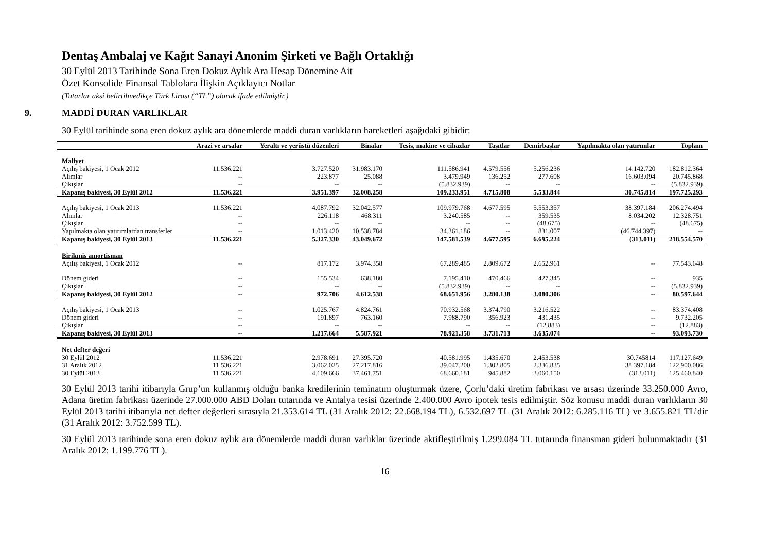Dentaş Ambalaj ve Kağıt Sanayi Anonim Şirketi ve Bağlı Ortaklığı
30 Eylül 2013 Tarihinde Sona Eren Dokuz Aylık Ara Hesap Dönemine Ait
Özet Konsolide Finansal Tablolara İlişkin Açıklayıcı Notlar
(Tutarlar aksi belirtilmedikçe Türk Lirası (“TL”) olarak ifade edilmiştir.)
9. MADDİ DURAN VARLIKLAR
30 Eylül tarihinde sona eren dokuz aylık ara dönemlerde maddi duran varlıkların hareketleri aşağıdaki gibidir:
| | Arazi ve arsalar | Yeraltı ve yerüstü düzenleri | Binalar | Tesis, makine ve cihazlar | Taşıtlar | Demirbaşlar | Yapılmakta olan yatırımlar | Toplam |
| --- | --- | --- | --- | --- | --- | --- | --- | --- |
| Maliyet | | | | | | | | |
| Açılış bakiyesi, 1 Ocak 2012 | 11.536.221 | 3.727.520 | 31.983.170 | 111.586.941 | 4.579.556 | 5.256.236 | 14.142.720 | 182.812.364 |
| Alımlar | -- | 223.877 | 25.088 | 3.479.949 | 136.252 | 277.608 | 16.603.094 | 20.745.868 |
| Çıkışlar | -- | -- | -- | (5.832.939) | -- | -- | -- | (5.832.939) |
| Kapanış bakiyesi, 30 Eylül 2012 | 11.536.221 | 3.951.397 | 32.008.258 | 109.233.951 | 4.715.808 | 5.533.844 | 30.745.814 | 197.725.293 |
| Açılış bakiyesi, 1 Ocak 2013 | 11.536.221 | 4.087.792 | 32.042.577 | 109.979.768 | 4.677.595 | 5.553.357 | 38.397.184 | 206.274.494 |
| Alımlar | -- | 226.118 | 468.311 | 3.240.585 | -- | 359.535 | 8.034.202 | 12.328.751 |
| Çıkışlar | -- | -- | -- | -- | -- | (48.675) | -- | (48.675) |
| Yapılmakta olan yatırımlardan transferler | -- | 1.013.420 | 10.538.784 | 34.361.186 | -- | 831.007 | (46.744.397) | -- |
| Kapanış bakiyesi, 30 Eylül 2013 | 11.536.221 | 5.327.330 | 43.049.672 | 147.581.539 | 4.677.595 | 6.695.224 | (313.011) | 218.554.570 |
| Birikmiş amortisman | | | | | | | | |
| Açılış bakiyesi, 1 Ocak 2012 | -- | 817.172 | 3.974.358 | 67.289.485 | 2.809.672 | 2.652.961 | -- | 77.543.648 |
| Dönem gideri | -- | 155.534 | 638.180 | 7.195.410 | 470.466 | 427.345 | -- | 935 |
| Çıkışlar | -- | -- | -- | (5.832.939) | -- | -- | -- | (5.832.939) |
| Kapanış bakiyesi, 30 Eylül 2012 | -- | 972.706 | 4.612.538 | 68.651.956 | 3.280.138 | 3.080.306 | -- | 80.597.644 |
| Açılış bakiyesi, 1 Ocak 2013 | -- | 1.025.767 | 4.824.761 | 70.932.568 | 3.374.790 | 3.216.522 | -- | 83.374.408 |
| Dönem gideri | -- | 191.897 | 763.160 | 7.988.790 | 356.923 | 431.435 | -- | 9.732.205 |
| Çıkışlar | -- | -- | -- | -- | -- | (12.883) | -- | (12.883) |
| Kapanış bakiyesi, 30 Eylül 2013 | -- | 1.217.664 | 5.587.921 | 78.921.358 | 3.731.713 | 3.635.074 | -- | 93.093.730 |
| Net defter değeri | | | | | | | | |
| 30 Eylül 2012 | 11.536.221 | 2.978.691 | 27.395.720 | 40.581.995 | 1.435.670 | 2.453.538 | 30.745814 | 117.127.649 |
| 31 Aralık 2012 | 11.536.221 | 3.062.025 | 27.217.816 | 39.047.200 | 1.302.805 | 2.336.835 | 38.397.184 | 122.900.086 |
| 30 Eylül 2013 | 11.536.221 | 4.109.666 | 37.461.751 | 68.660.181 | 945.882 | 3.060.150 | (313.011) | 125.460.840 |
30 Eylül 2013 tarihi itibarıyla Grup’un kullanmış olduğu banka kredilerinin teminatını oluşturmak üzere, Çorlu’daki üretim fabrikası ve arsası üzerinde 33.250.000 Avro, Adana üretim fabrikası üzerinde 27.000.000 ABD Doları tutarında ve Antalya tesisi üzerinde 2.400.000 Avro ipotek tesis edilmiştir. Söz konusu maddi duran varlıkların 30 Eylül 2013 tarihi itibarıyla net defter değerleri sırasıyla 21.353.614 TL (31 Aralık 2012: 22.668.194 TL), 6.532.697 TL (31 Aralık 2012: 6.285.116 TL) ve 3.655.821 TL’dir (31 Aralık 2012: 3.752.599 TL).
30 Eylül 2013 tarihinde sona eren dokuz aylık ara dönemlerde maddi duran varlıklar üzerinde aktifleştirilmiş 1.299.084 TL tutarında finansman gideri bulunmaktadır (31 Aralık 2012: 1.199.776 TL).
16